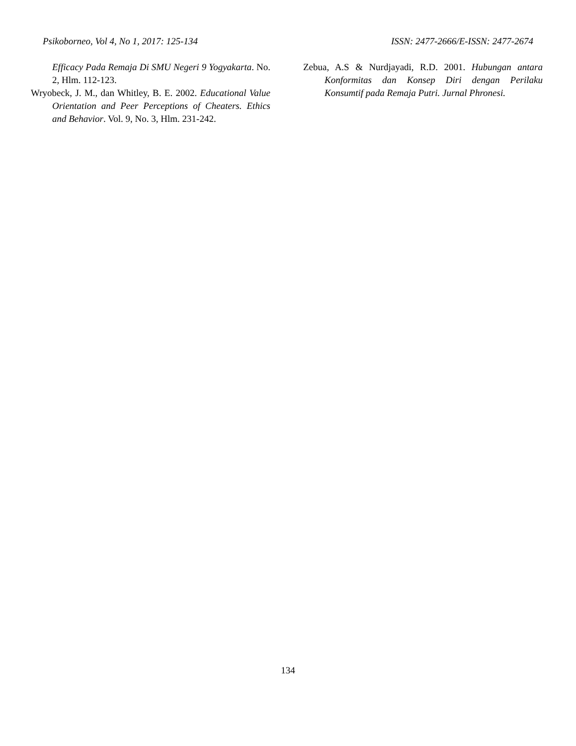Psikoborneo, Vol 4, No 1, 2017: 125-134 ISSN: 2477-2666/E-ISSN: 2477-2674
Efficacy Pada Remaja Di SMU Negeri 9 Yogyakarta. No. 2, Hlm. 112-123.
Wryobeck, J. M., dan Whitley, B. E. 2002. Educational Value Orientation and Peer Perceptions of Cheaters. Ethics and Behavior. Vol. 9, No. 3, Hlm. 231-242.
Zebua, A.S & Nurdjayadi, R.D. 2001. Hubungan antara Konformitas dan Konsep Diri dengan Perilaku Konsumtif pada Remaja Putri. Jurnal Phronesi.
134